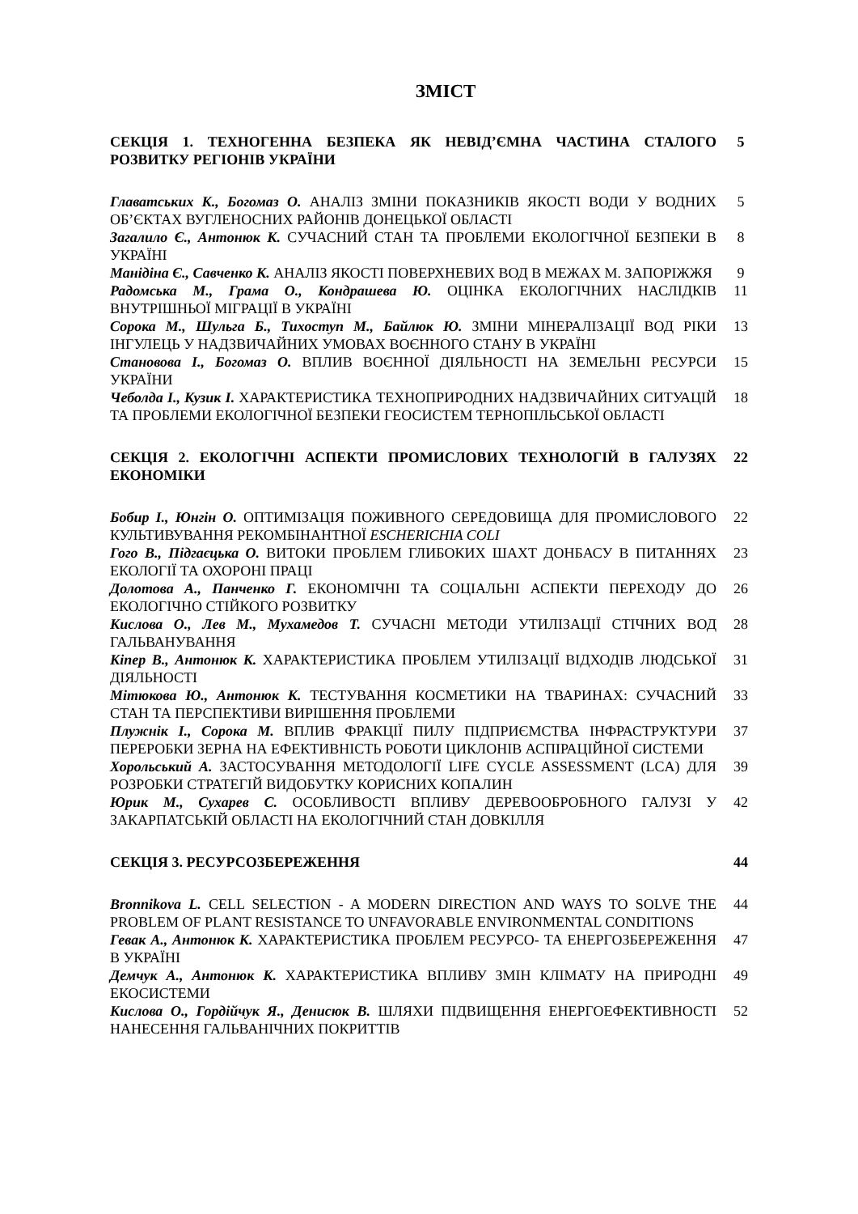ЗМІСТ
| СЕКЦІЯ 1. ТЕХНОГЕННА БЕЗПЕКА ЯК НЕВІД’ЄМНА ЧАСТИНА СТАЛОГО РОЗВИТКУ РЕГІОНІВ УКРАЇНИ | 5 |
| Главатських К., Богомаз О. АНАЛІЗ ЗМІНИ ПОКАЗНИКІВ ЯКОСТІ ВОДИ У ВОДНИХ ОБ’ЄКТАХ ВУГЛЕНОСНИХ РАЙОНІВ ДОНЕЦЬКОЇ ОБЛАСТІ | 5 |
| Загалило Є., Антонюк К. СУЧАСНИЙ СТАН ТА ПРОБЛЕМИ ЕКОЛОГІЧНОЇ БЕЗПЕКИ В УКРАЇНІ | 8 |
| Манідіна Є., Савченко К. АНАЛІЗ ЯКОСТІ ПОВЕРХНЕВИХ ВОД В МЕЖАХ М. ЗАПОРІЖЖЯ | 9 |
| Радомська М., Грама О., Кондрашева Ю. ОЦІНКА ЕКОЛОГІЧНИХ НАСЛІДКІВ ВНУТРІШНЬОЇ МІГРАЦІЇ В УКРАЇНІ | 11 |
| Сорока М., Шульга Б., Тихоступ М., Байлюк Ю. ЗМІНИ МІНЕРАЛІЗАЦІЇ ВОД РІКИ ІНГУЛЕЦЬ У НАДЗВИЧАЙНИХ УМОВАХ ВОЄННОГО СТАНУ В УКРАЇНІ | 13 |
| Становова І., Богомаз О. ВПЛИВ ВОЄННОЇ ДІЯЛЬНОСТІ НА ЗЕМЕЛЬНІ РЕСУРСИ УКРАЇНИ | 15 |
| Чеболда І., Кузик І. ХАРАКТЕРИСТИКА ТЕХНОПРИРОДНИХ НАДЗВИЧАЙНИХ СИТУАЦІЙ ТА ПРОБЛЕМИ ЕКОЛОГІЧНОЇ БЕЗПЕКИ ГЕОСИСТЕМ ТЕРНОПІЛЬСЬКОЇ ОБЛАСТІ | 18 |
| СЕКЦІЯ 2. ЕКОЛОГІЧНІ АСПЕКТИ ПРОМИСЛОВИХ ТЕХНОЛОГІЙ В ГАЛУЗЯХ ЕКОНОМІКИ | 22 |
| Бобир І., Юнгін О. ОПТИМІЗАЦІЯ ПОЖИВНОГО СЕРЕДОВИЩА ДЛЯ ПРОМИСЛОВОГО КУЛЬТИВУВАННЯ РЕКОМБІНАНТНОЇ ESCHERICHIA COLI | 22 |
| Гого В., Підгаєцька О. ВИТОКИ ПРОБЛЕМ ГЛИБОКИХ ШАХТ ДОНБАСУ В ПИТАННЯХ ЕКОЛОГІЇ ТА ОХОРОНІ ПРАЦІ | 23 |
| Долотова А., Панченко Г. ЕКОНОМІЧНІ ТА СОЦІАЛЬНІ АСПЕКТИ ПЕРЕХОДУ ДО ЕКОЛОГІЧНО СТІЙКОГО РОЗВИТКУ | 26 |
| Кислова О., Лев М., Мухамедов Т. СУЧАСНІ МЕТОДИ УТИЛІЗАЦІЇ СТІЧНИХ ВОД ГАЛЬВАНУВАННЯ | 28 |
| Кіпер В., Антонюк К. ХАРАКТЕРИСТИКА ПРОБЛЕМ УТИЛІЗАЦІЇ ВІДХОДІВ ЛЮДСЬКОЇ ДІЯЛЬНОСТІ | 31 |
| Мітюкова Ю., Антонюк К. ТЕСТУВАННЯ КОСМЕТИКИ НА ТВАРИНАХ: СУЧАСНИЙ СТАН ТА ПЕРСПЕКТИВИ ВИРІШЕННЯ ПРОБЛЕМИ | 33 |
| Плужнік І., Сорока М. ВПЛИВ ФРАКЦІЇ ПИЛУ ПІДПРИЄМСТВА ІНФРАСТРУКТУРИ ПЕРЕРОБКИ ЗЕРНА НА ЕФЕКТИВНІСТЬ РОБОТИ ЦИКЛОНІВ АСПІРАЦІЙНОЇ СИСТЕМИ | 37 |
| Хорольський А. ЗАСТОСУВАННЯ МЕТОДОЛОГІЇ LIFE CYCLE ASSESSMENT (LCA) ДЛЯ РОЗРОБКИ СТРАТЕГІЙ ВИДОБУТКУ КОРИСНИХ КОПАЛИН | 39 |
| Юрик М., Сухарев С. ОСОБЛИВОСТІ ВПЛИВУ ДЕРЕВООБРОБНОГО ГАЛУЗІ У ЗАКАРПАТСЬКІЙ ОБЛАСТІ НА ЕКОЛОГІЧНИЙ СТАН ДОВКІЛЛЯ | 42 |
| СЕКЦІЯ 3. РЕСУРСОЗБЕРЕЖЕННЯ | 44 |
| Bronnikova L. CELL SELECTION - A MODERN DIRECTION AND WAYS TO SOLVE THE PROBLEM OF PLANT RESISTANCE TO UNFAVORABLE ENVIRONMENTAL CONDITIONS | 44 |
| Гевак А., Антонюк К. ХАРАКТЕРИСТИКА ПРОБЛЕМ РЕСУРСО- ТА ЕНЕРГОЗБЕРЕЖЕННЯ В УКРАЇНІ | 47 |
| Демчук А., Антонюк К. ХАРАКТЕРИСТИКА ВПЛИВУ ЗМІН КЛІМАТУ НА ПРИРОДНІ ЕКОСИСТЕМИ | 49 |
| Кислова О., Гордійчук Я., Денисюк В. ШЛЯХИ ПІДВИЩЕННЯ ЕНЕРГОЕФЕКТИВНОСТІ НАНЕСЕННЯ ГАЛЬВАНІЧНИХ ПОКРИТТІВ | 52 |